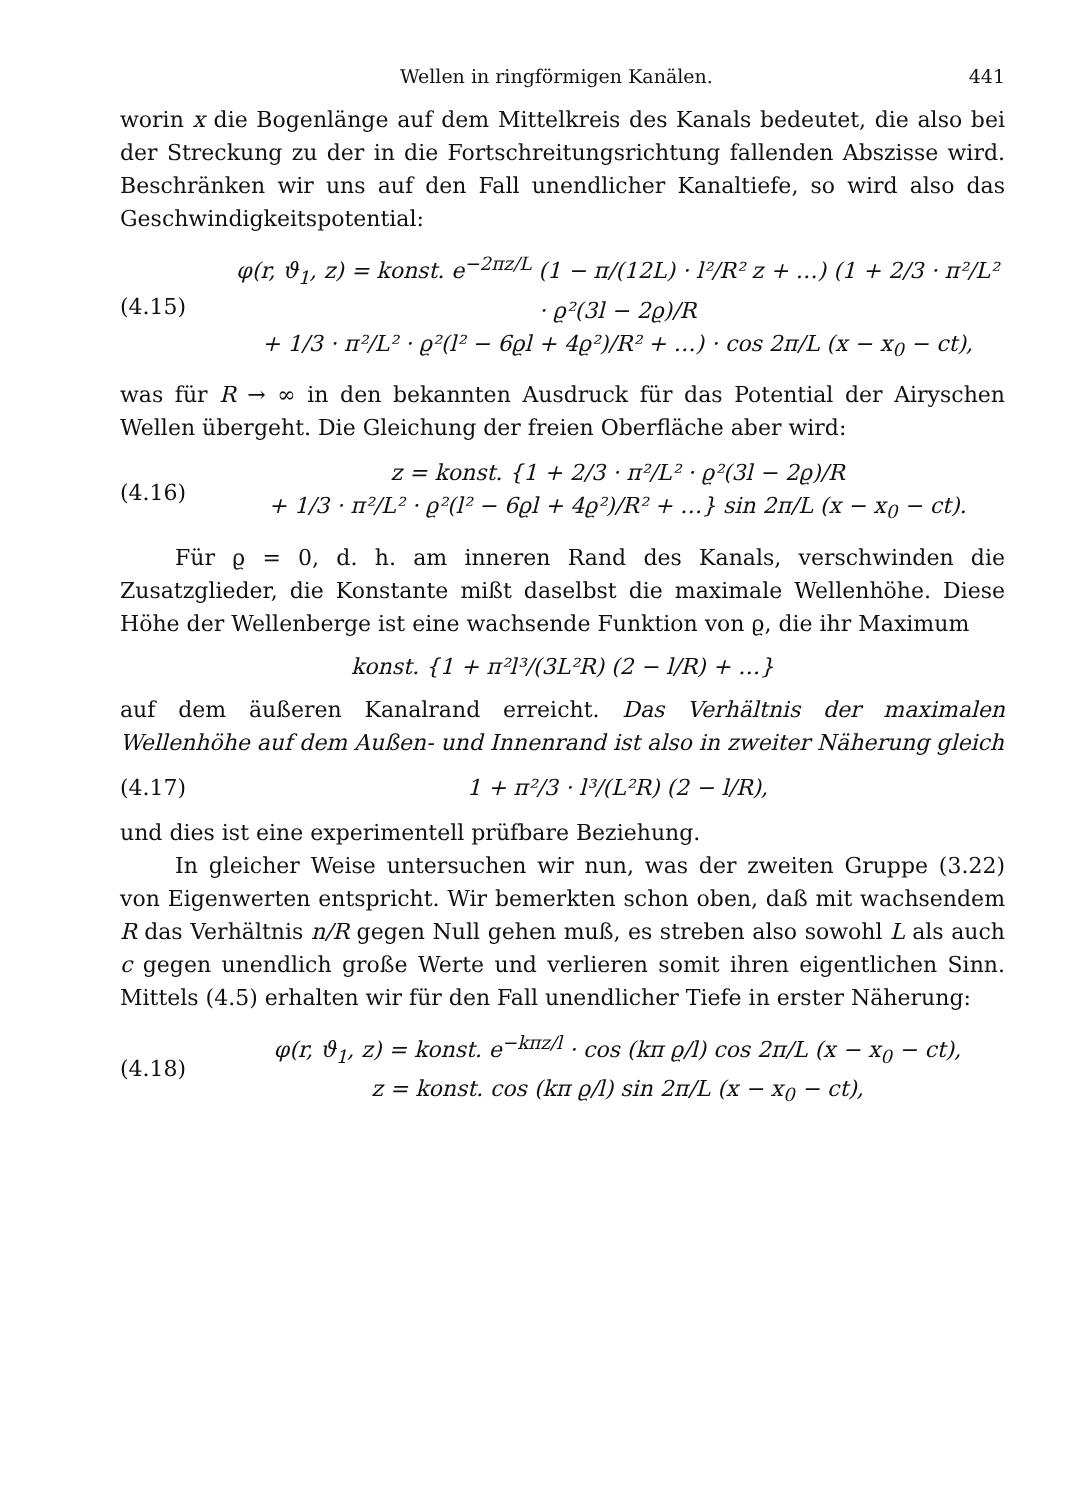Wellen in ringförmigen Kanälen. 441
worin x die Bogenlänge auf dem Mittelkreis des Kanals bedeutet, die also bei der Streckung zu der in die Fortschreitungsrichtung fallenden Abszisse wird. Beschränken wir uns auf den Fall unendlicher Kanaltiefe, so wird also das Geschwindigkeitspotential:
(4.15)
φ(r, ϑ<sub>1</sub>, z) = konst. e<sup>−2πz/L</sup> (1 − π/(12L) · l²/R² z + …) (1 + 2/3 · π²/L² · ϱ²(3l − 2ϱ)/R
+ 1/3 · π²/L² · ϱ²(l² − 6ϱl + 4ϱ²)/R² + …) · cos 2π/L (x − x<sub>0</sub> − ct),
was für R → ∞ in den bekannten Ausdruck für das Potential der Airyschen Wellen übergeht. Die Gleichung der freien Oberfläche aber wird:
(4.16)
z = konst. {1 + 2/3 · π²/L² · ϱ²(3l − 2ϱ)/R
+ 1/3 · π²/L² · ϱ²(l² − 6ϱl + 4ϱ²)/R² + …} sin 2π/L (x − x<sub>0</sub> − ct).
Für ϱ = 0, d. h. am inneren Rand des Kanals, verschwinden die Zusatzglieder, die Konstante mißt daselbst die maximale Wellenhöhe. Diese Höhe der Wellenberge ist eine wachsende Funktion von ϱ, die ihr Maximum
konst. {1 + π²l³/(3L²R) (2 − l/R) + …}
auf dem äußeren Kanalrand erreicht. Das Verhältnis der maximalen Wellenhöhe auf dem Außen- und Innenrand ist also in zweiter Näherung gleich
(4.17) 1 + π²/3 · l³/(L²R) (2 − l/R),
und dies ist eine experimentell prüfbare Beziehung.
In gleicher Weise untersuchen wir nun, was der zweiten Gruppe (3.22) von Eigenwerten entspricht. Wir bemerkten schon oben, daß mit wachsendem R das Verhältnis n/R gegen Null gehen muß, es streben also sowohl L als auch c gegen unendlich große Werte und verlieren somit ihren eigentlichen Sinn. Mittels (4.5) erhalten wir für den Fall unendlicher Tiefe in erster Näherung:
(4.18)
φ(r, ϑ<sub>1</sub>, z) = konst. e<sup>−kπz/l</sup> · cos (kπ ϱ/l) cos 2π/L (x − x<sub>0</sub> − ct),
z = konst. cos (kπ ϱ/l) sin 2π/L (x − x<sub>0</sub> − ct),